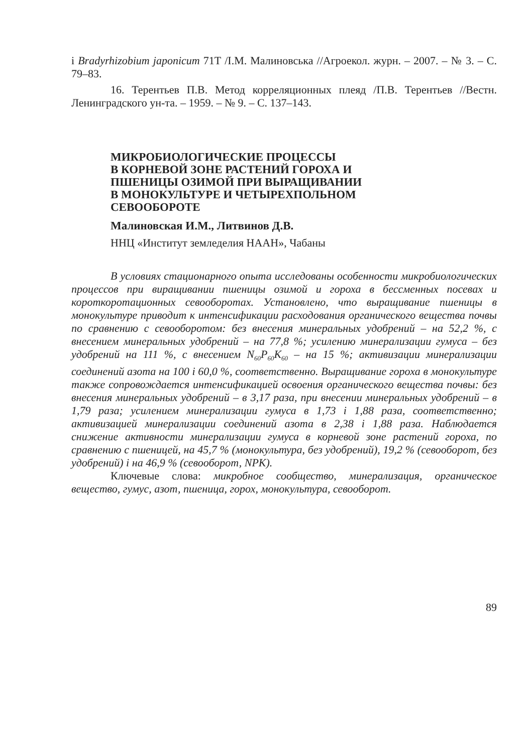і Bradyrhizobium japonicum 71Т /І.М. Малиновська //Агроекол. журн. – 2007. – № 3. – С. 79–83.
16. Терентьев П.В. Метод корреляционных плеяд /П.В. Терентьев //Вестн. Ленинградского ун-та. – 1959. – № 9. – С. 137–143.
МИКРОБИОЛОГИЧЕСКИЕ ПРОЦЕССЫ
В КОРНЕВОЙ ЗОНЕ РАСТЕНИЙ ГОРОХА И
ПШЕНИЦЫ ОЗИМОЙ ПРИ ВЫРАЩИВАНИИ
В МОНОКУЛЬТУРЕ И ЧЕТЫРЕХПОЛЬНОМ
СЕВООБОРОТЕ
Малиновская И.М., Литвинов Д.В.
ННЦ «Институт земледелия НААН», Чабаны
В условиях стационарного опыта исследованы особенности микробиологических процессов при виращивании пшеницы озимой и гороха в бессменных посевах и короткоротационных севооборотах. Установлено, что выращивание пшеницы в монокультуре приводит к интенсификации расходования органического вещества почвы по сравнению с севооборотом: без внесения минеральных удобрений – на 52,2 %, с внесением минеральных удобрений – на 77,8 %; усилению минерализации гумуса – без удобрений на 111 %, с внесением N<sub>60</sub>P<sub>60</sub>K<sub>60</sub> – на 15 %; активизации минерализации соединений азота на 100 і 60,0 %, соответственно. Выращивание гороха в монокультуре также сопровождается интенсификацией освоения органического вещества почвы: без внесения минеральных удобрений – в 3,17 раза, при внесении минеральных удобрений – в 1,79 раза; усилением минерализации гумуса в 1,73 і 1,88 раза, соответственно; активизацией минерализации соединений азота в 2,38 і 1,88 раза. Наблюдается снижение активности минерализации гумуса в корневой зоне растений гороха, по сравнению с пшеницей, на 45,7 % (монокультура, без удобрений), 19,2 % (севооборот, без удобрений) і на 46,9 % (севооборот, NPK).
Ключевые слова: микробное сообщество, минерализация, органическое вещество, гумус, азот, пшеница, горох, монокультура, севооборот.
89